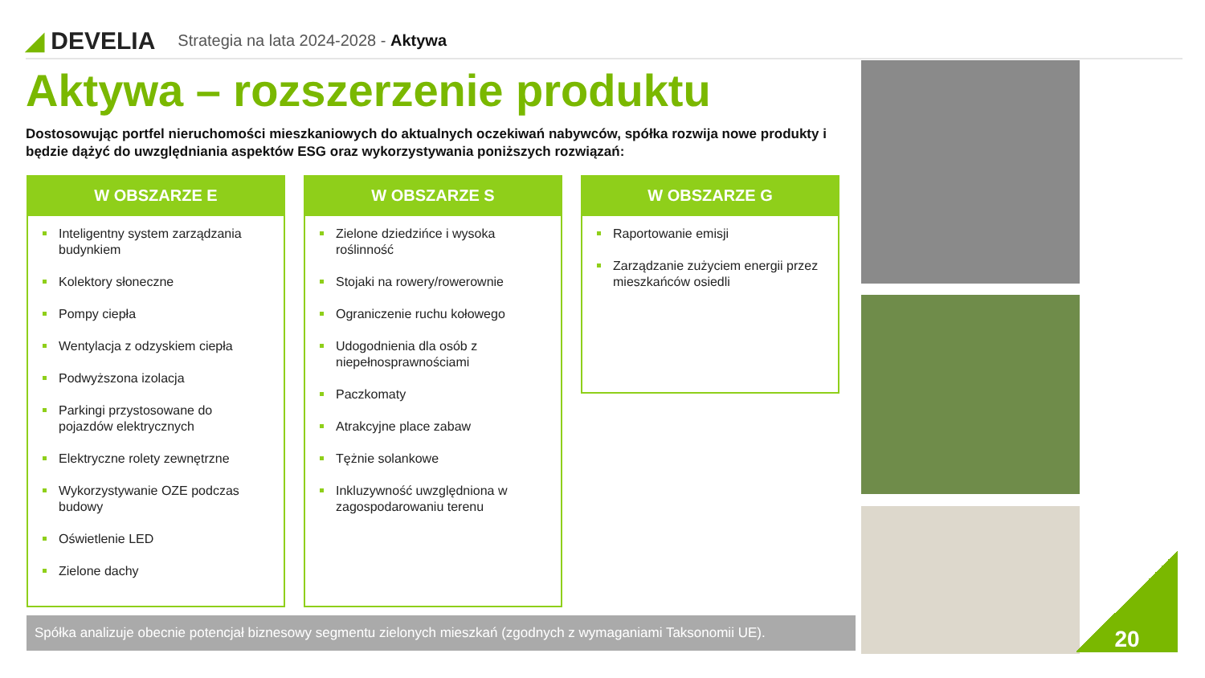◢ DEVELIA
Strategia na lata 2024-2028 - Aktywa
Aktywa – rozszerzenie produktu
Dostosowując portfel nieruchomości mieszkaniowych do aktualnych oczekiwań nabywców, spółka rozwija nowe produkty i będzie dążyć do uwzględniania aspektów ESG oraz wykorzystywania poniższych rozwiązań:
W OBSZARZE E
Inteligentny system zarządzania budynkiem
Kolektory słoneczne
Pompy ciepła
Wentylacja z odzyskiem ciepła
Podwyższona izolacja
Parkingi przystosowane do pojazdów elektrycznych
Elektryczne rolety zewnętrzne
Wykorzystywanie OZE podczas budowy
Oświetlenie LED
Zielone dachy
W OBSZARZE S
Zielone dziedzińce i wysoka roślinność
Stojaki na rowery/rowerownie
Ograniczenie ruchu kołowego
Udogodnienia dla osób z niepełnosprawnościami
Paczkomaty
Atrakcyjne place zabaw
Tężnie solankowe
Inkluzywność uwzględniona w zagospodarowaniu terenu
W OBSZARZE G
Raportowanie emisji
Zarządzanie zużyciem energii przez mieszkańców osiedli
Spółka analizuje obecnie potencjał biznesowy segmentu zielonych mieszkań (zgodnych z wymaganiami Taksonomii UE).
20